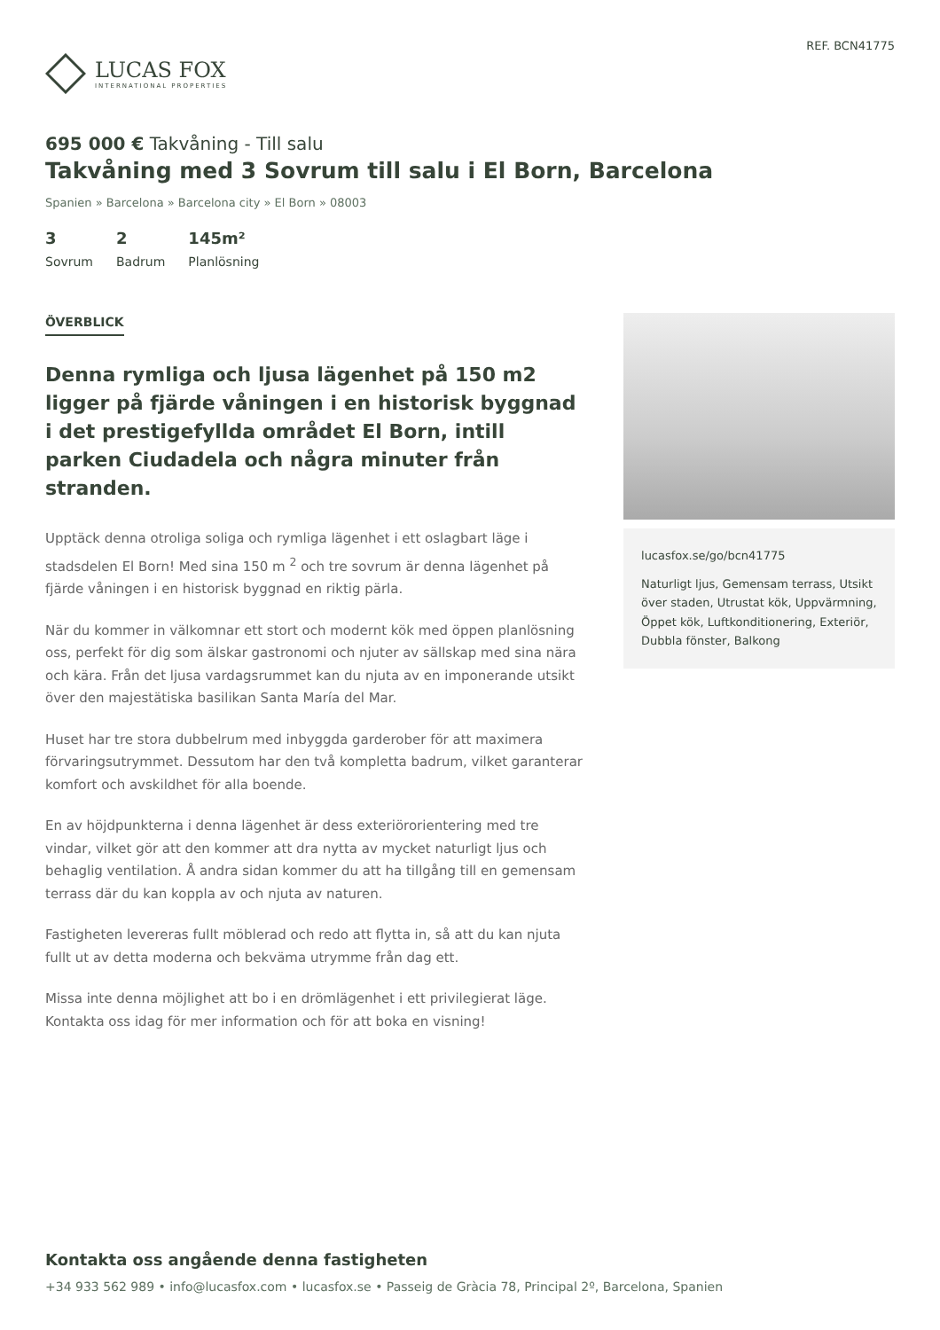LUCAS FOX
INTERNATIONAL PROPERTIES
REF. BCN41775
695 000 € Takvåning - Till salu
Takvåning med 3 Sovrum till salu i El Born, Barcelona
Spanien » Barcelona » Barcelona city » El Born » 08003
3
Sovrum
2
Badrum
145m²
Planlösning
ÖVERBLICK
Denna rymliga och ljusa lägenhet på 150 m2 ligger på fjärde våningen i en historisk byggnad i det prestigefyllda området El Born, intill parken Ciudadela och några minuter från stranden.
Upptäck denna otroliga soliga och rymliga lägenhet i ett oslagbart läge i stadsdelen El Born! Med sina 150 m <sup>2</sup> och tre sovrum är denna lägenhet på fjärde våningen i en historisk byggnad en riktig pärla.
När du kommer in välkomnar ett stort och modernt kök med öppen planlösning oss, perfekt för dig som älskar gastronomi och njuter av sällskap med sina nära och kära. Från det ljusa vardagsrummet kan du njuta av en imponerande utsikt över den majestätiska basilikan Santa María del Mar.
Huset har tre stora dubbelrum med inbyggda garderober för att maximera förvaringsutrymmet. Dessutom har den två kompletta badrum, vilket garanterar komfort och avskildhet för alla boende.
En av höjdpunkterna i denna lägenhet är dess exteriörorientering med tre vindar, vilket gör att den kommer att dra nytta av mycket naturligt ljus och behaglig ventilation. Å andra sidan kommer du att ha tillgång till en gemensam terrass där du kan koppla av och njuta av naturen.
Fastigheten levereras fullt möblerad och redo att flytta in, så att du kan njuta fullt ut av detta moderna och bekväma utrymme från dag ett.
Missa inte denna möjlighet att bo i en drömlägenhet i ett privilegierat läge. Kontakta oss idag för mer information och för att boka en visning!
lucasfox.se/go/bcn41775
Naturligt ljus, Gemensam terrass, Utsikt över staden, Utrustat kök, Uppvärmning, Öppet kök, Luftkonditionering, Exteriör, Dubbla fönster, Balkong
Kontakta oss angående denna fastigheten
+34 933 562 989 • info@lucasfox.com • lucasfox.se • Passeig de Gràcia 78, Principal 2º, Barcelona, Spanien